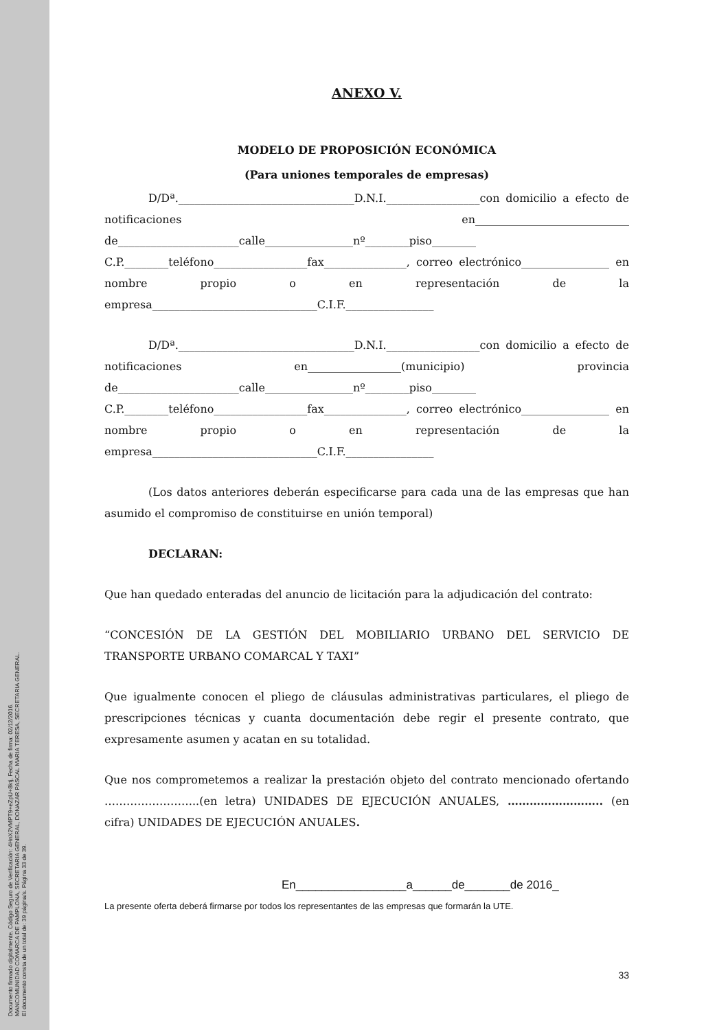Documento firmado digitalmente. Código Seguro de Verificación: 4HnX2VMPT9+eZpU+8ktj, Fecha de firma: 02/12/2016.
MANCOMUNIDAD COMARCA DE PAMPLONA, SECRETARIA GENERAL, DONAZAR PASCAL MARIA TERESA, SECRETARIA GENERAL.
El documento consta de un total de: 39 página/s. Página 33 de 39.
ANEXO V.
MODELO DE PROPOSICIÓN ECONÓMICA
(Para uniones temporales de empresas)
D/Dª.________________________________D.N.I._________________con domicilio a efecto de notificaciones en____________________________ de______________________calle________________nº________piso________ C.P.________teléfono_________________fax_______________, correo electrónico________________ en nombre propio o en representación de la empresa______________________________C.I.F.________________
D/Dª.________________________________D.N.I._________________con domicilio a efecto de notificaciones en_________________(municipio) provincia de______________________calle________________nº________piso________ C.P.________teléfono_________________fax_______________, correo electrónico________________ en nombre propio o en representación de la empresa______________________________C.I.F.________________
(Los datos anteriores deberán especificarse para cada una de las empresas que han asumido el compromiso de constituirse en unión temporal)
DECLARAN:
Que han quedado enteradas del anuncio de licitación para la adjudicación del contrato:
“CONCESIÓN DE LA GESTIÓN DEL MOBILIARIO URBANO DEL SERVICIO DE TRANSPORTE URBANO COMARCAL Y TAXI”
Que igualmente conocen el pliego de cláusulas administrativas particulares, el pliego de prescripciones técnicas y cuanta documentación debe regir el presente contrato, que expresamente asumen y acatan en su totalidad.
Que nos comprometemos a realizar la prestación objeto del contrato mencionado ofertando ……………………..(en letra) UNIDADES DE EJECUCIÓN ANUALES, …………………….. (en cifra) UNIDADES DE EJECUCIÓN ANUALES.
En_________________a______de_______de 2016_
La presente oferta deberá firmarse por todos los representantes de las empresas que formarán la UTE.
33